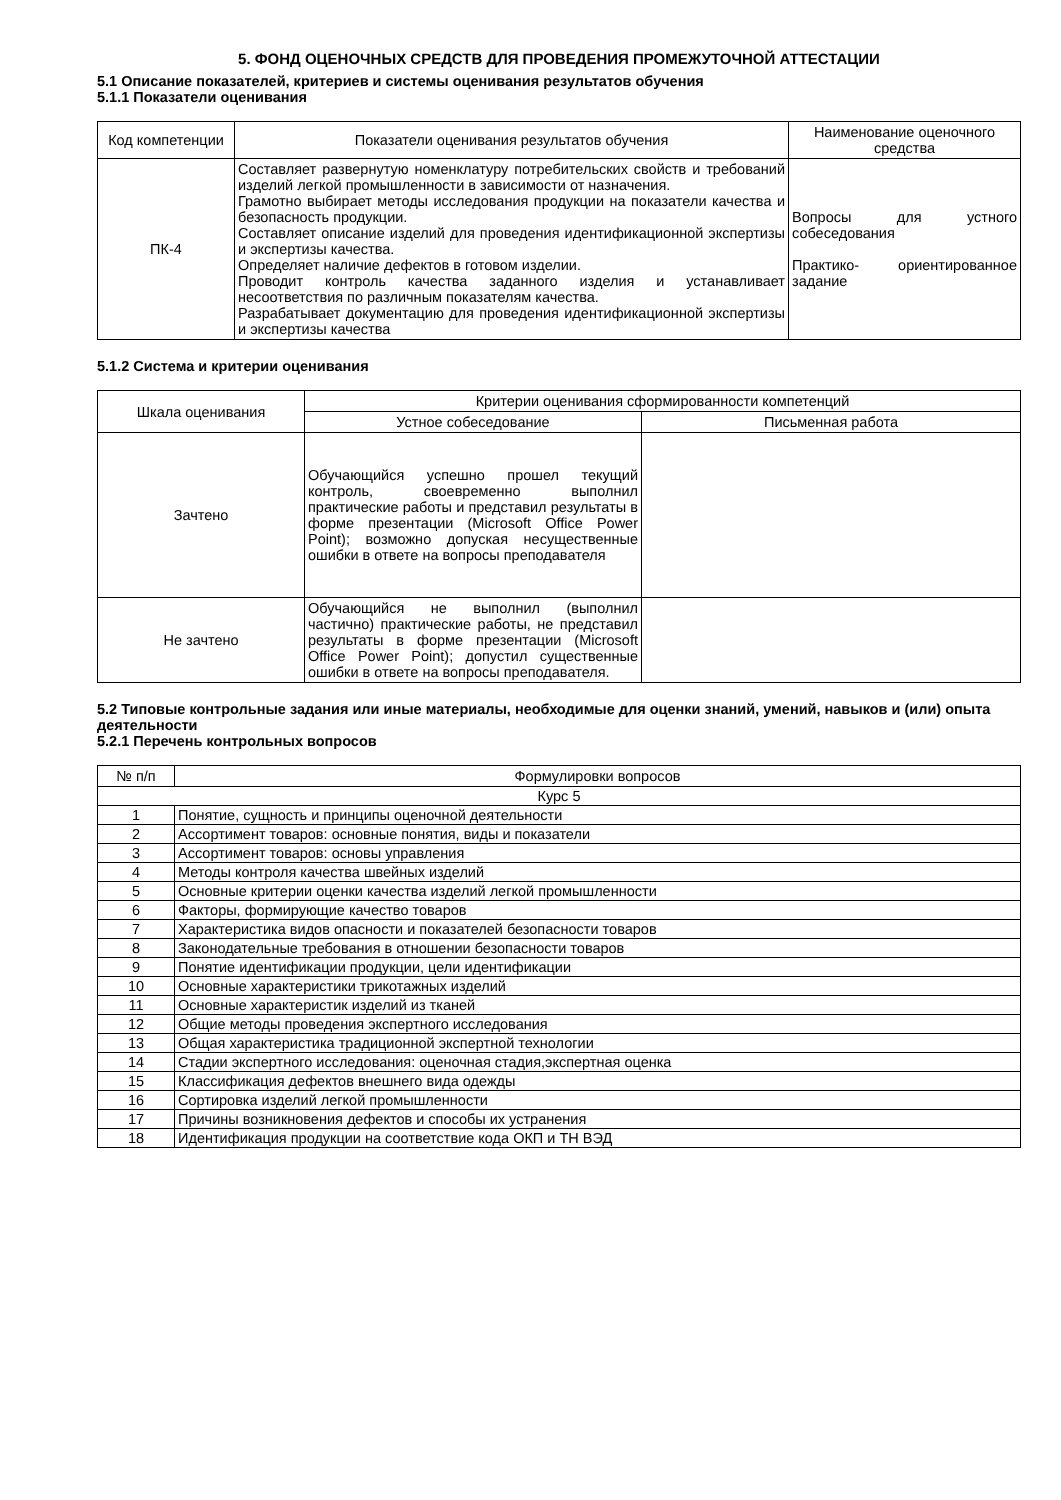5. ФОНД ОЦЕНОЧНЫХ СРЕДСТВ ДЛЯ ПРОВЕДЕНИЯ ПРОМЕЖУТОЧНОЙ АТТЕСТАЦИИ
5.1 Описание показателей, критериев и системы оценивания результатов обучения
5.1.1 Показатели оценивания
| Код компетенции | Показатели оценивания результатов обучения | Наименование оценочного средства |
| --- | --- | --- |
| ПК-4 | Составляет развернутую номенклатуру потребительских свойств и требований изделий легкой промышленности в зависимости от назначения. Грамотно выбирает методы исследования продукции на показатели качества и безопасность продукции. Составляет описание изделий для проведения идентификационной экспертизы и экспертизы качества. Определяет наличие дефектов в готовом изделии. Проводит контроль качества заданного изделия и устанавливает несоответствия по различным показателям качества. Разрабатывает документацию для проведения идентификационной экспертизы и экспертизы качества | Вопросы для устного собеседования Практико- ориентированное задание |
5.1.2 Система и критерии оценивания
| Шкала оценивания | Критерии оценивания сформированности компетенций | |
| --- | --- | --- |
| | Устное собеседование | Письменная работа |
| Зачтено | Обучающийся успешно прошел текущий контроль, своевременно выполнил практические работы и представил результаты в форме презентации (Microsoft Office Power Point); возможно допуская несущественные ошибки в ответе на вопросы преподавателя | |
| Не зачтено | Обучающийся не выполнил (выполнил частично) практические работы, не представил результаты в форме презентации (Microsoft Office Power Point); допустил существенные ошибки в ответе на вопросы преподавателя. | |
5.2 Типовые контрольные задания или иные материалы, необходимые для оценки знаний, умений, навыков и (или) опыта деятельности
5.2.1 Перечень контрольных вопросов
| № п/п | Формулировки вопросов |
| --- | --- |
| Курс 5 | |
| 1 | Понятие, сущность и принципы оценочной деятельности |
| 2 | Ассортимент товаров: основные понятия, виды и показатели |
| 3 | Ассортимент товаров: основы управления |
| 4 | Методы контроля качества швейных изделий |
| 5 | Основные критерии оценки качества изделий легкой промышленности |
| 6 | Факторы, формирующие качество товаров |
| 7 | Характеристика видов опасности и показателей безопасности товаров |
| 8 | Законодательные требования в отношении безопасности товаров |
| 9 | Понятие идентификации продукции, цели идентификации |
| 10 | Основные характеристики трикотажных изделий |
| 11 | Основные характеристик изделий из тканей |
| 12 | Общие методы проведения экспертного исследования |
| 13 | Общая характеристика традиционной экспертной технологии |
| 14 | Стадии экспертного исследования: оценочная стадия,экспертная оценка |
| 15 | Классификация дефектов внешнего вида одежды |
| 16 | Сортировка изделий легкой промышленности |
| 17 | Причины возникновения дефектов и способы их устранения |
| 18 | Идентификация продукции на соответствие кода ОКП и ТН ВЭД |